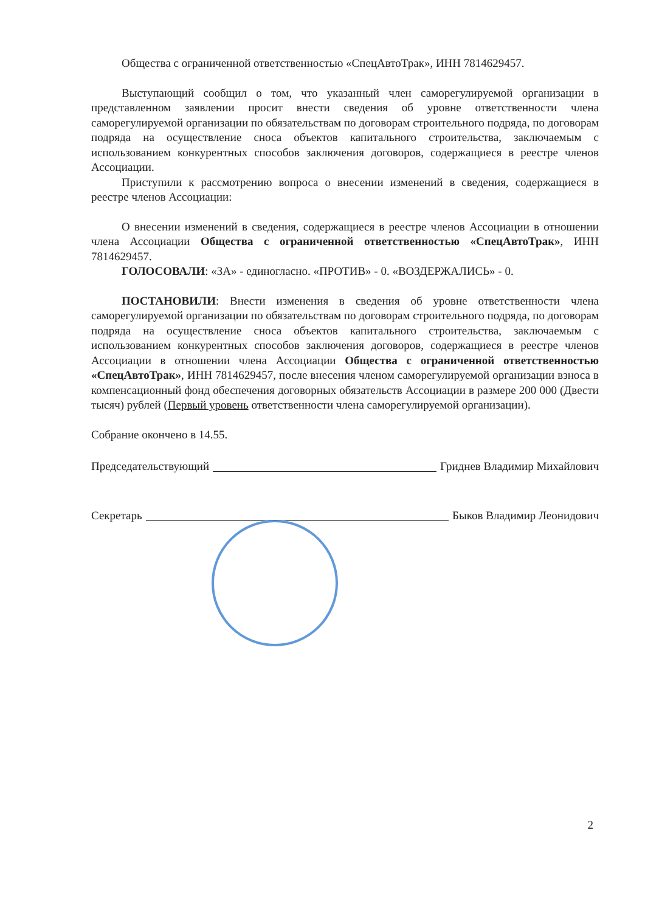Общества с ограниченной ответственностью «СпецАвтоТрак», ИНН 7814629457.
Выступающий сообщил о том, что указанный член саморегулируемой организации в представленном заявлении просит внести сведения об уровне ответственности члена саморегулируемой организации по обязательствам по договорам строительного подряда, по договорам подряда на осуществление сноса объектов капитального строительства, заключаемым с использованием конкурентных способов заключения договоров, содержащиеся в реестре членов Ассоциации.
Приступили к рассмотрению вопроса о внесении изменений в сведения, содержащиеся в реестре членов Ассоциации:
О внесении изменений в сведения, содержащиеся в реестре членов Ассоциации в отношении члена Ассоциации Общества с ограниченной ответственностью «СпецАвтоТрак», ИНН 7814629457.
ГОЛОСОВАЛИ: «ЗА» - единогласно. «ПРОТИВ» - 0. «ВОЗДЕРЖАЛИСЬ» - 0.
ПОСТАНОВИЛИ: Внести изменения в сведения об уровне ответственности члена саморегулируемой организации по обязательствам по договорам строительного подряда, по договорам подряда на осуществление сноса объектов капитального строительства, заключаемым с использованием конкурентных способов заключения договоров, содержащиеся в реестре членов Ассоциации в отношении члена Ассоциации Общества с ограниченной ответственностью «СпецАвтоТрак», ИНН 7814629457, после внесения членом саморегулируемой организации взноса в компенсационный фонд обеспечения договорных обязательств Ассоциации в размере 200 000 (Двести тысяч) рублей (Первый уровень ответственности члена саморегулируемой организации).
Собрание окончено в 14.55.
Председательствующий Гриднев Владимир Михайлович
Секретарь Быков Владимир Леонидович
2